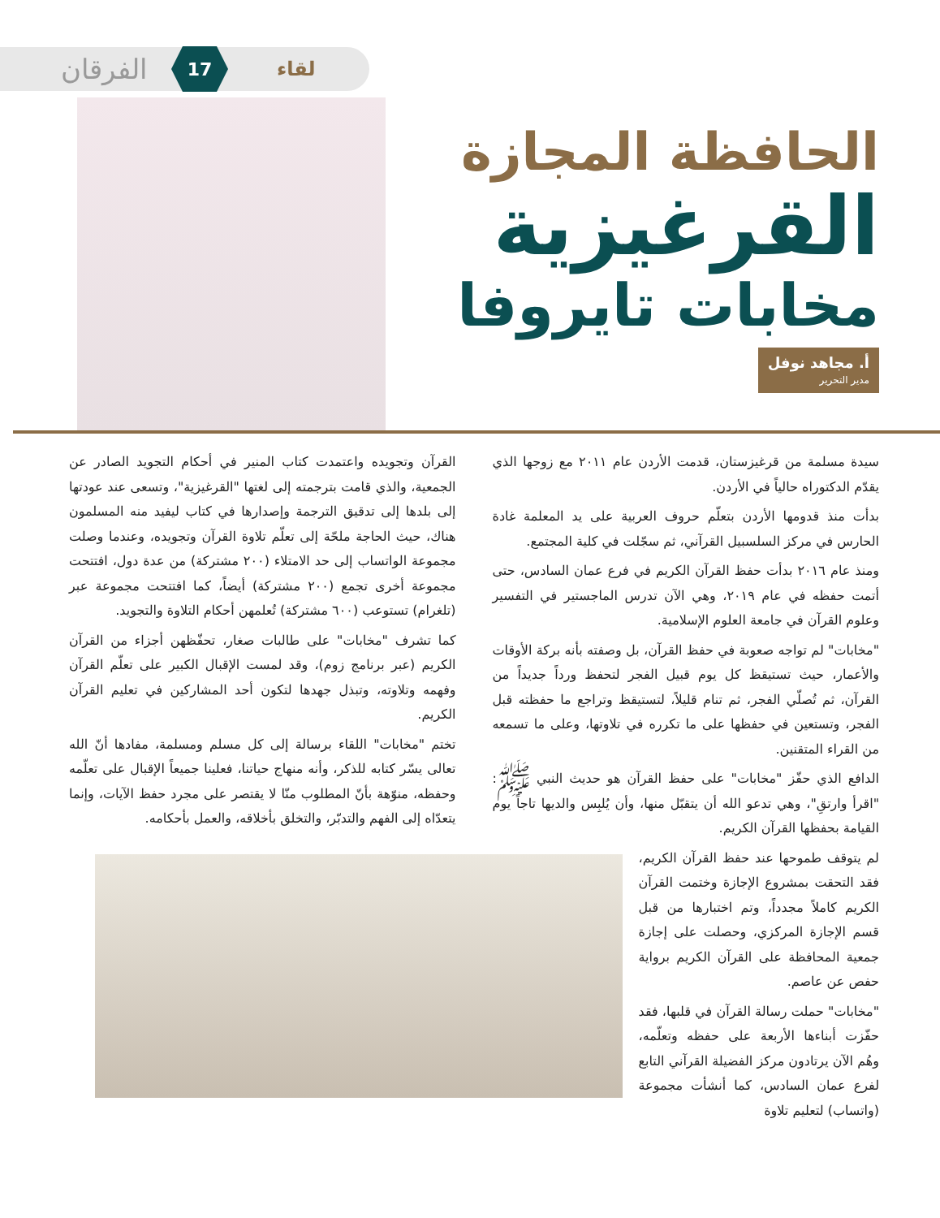الفرقان 17 لقاء
الحافظة المجازة
القرغيزية
مخابات تايروفا
أ. مجاهد نوفل مدير التحرير
سيدة مسلمة من قرغيزستان، قدمت الأردن عام ٢٠١١ مع زوجها الذي يقدّم الدكتوراه حالياً في الأردن.
بدأت منذ قدومها الأردن بتعلّم حروف العربية على يد المعلمة غادة الحارس في مركز السلسبيل القرآني، ثم سجّلت في كلية المجتمع.
ومنذ عام ٢٠١٦ بدأت حفظ القرآن الكريم في فرع عمان السادس، حتى أتمت حفظه في عام ٢٠١٩، وهي الآن تدرس الماجستير في التفسير وعلوم القرآن في جامعة العلوم الإسلامية.
"مخابات" لم تواجه صعوبة في حفظ القرآن، بل وصفته بأنه بركة الأوقات والأعمار، حيث تستيقظ كل يوم قبيل الفجر لتحفظ ورداً جديداً من القرآن، ثم تُصلّي الفجر، ثم تنام قليلاً، لتستيقظ وتراجع ما حفظته قبل الفجر، وتستعين في حفظها على ما تكرره في تلاوتها، وعلى ما تسمعه من القراء المتقنين.
الدافع الذي حفّز "مخابات" على حفظ القرآن هو حديث النبي ﷺ: "اقرأ وارتقِ"، وهي تدعو الله أن يتقبّل منها، وأن يُلبِس والديها تاجاً يوم القيامة بحفظها القرآن الكريم.
لم يتوقف طموحها عند حفظ القرآن الكريم، فقد التحقت بمشروع الإجازة وختمت القرآن الكريم كاملاً مجدداً، وتم اختبارها من قبل قسم الإجازة المركزي، وحصلت على إجازة جمعية المحافظة على القرآن الكريم برواية حفص عن عاصم.
"مخابات" حملت رسالة القرآن في قلبها، فقد حفّزت أبناءها الأربعة على حفظه وتعلّمه، وهُم الآن يرتادون مركز الفضيلة القرآني التابع لفرع عمان السادس، كما أنشأت مجموعة (واتساب) لتعليم تلاوة
القرآن وتجويده واعتمدت كتاب المنير في أحكام التجويد الصادر عن الجمعية، والذي قامت بترجمته إلى لغتها "القرغيزية"، وتسعى عند عودتها إلى بلدها إلى تدقيق الترجمة وإصدارها في كتاب ليفيد منه المسلمون هناك، حيث الحاجة ملحّة إلى تعلّم تلاوة القرآن وتجويده، وعندما وصلت مجموعة الواتساب إلى حد الامتلاء (٢٠٠ مشتركة) من عدة دول، افتتحت مجموعة أخرى تجمع (٢٠٠ مشتركة) أيضاً، كما افتتحت مجموعة عبر (تلغرام) تستوعب (٦٠٠ مشتركة) تُعلمهن أحكام التلاوة والتجويد.
كما تشرف "مخابات" على طالبات صغار، تحفّظهن أجزاء من القرآن الكريم (عبر برنامج زوم)، وقد لمست الإقبال الكبير على تعلّم القرآن وفهمه وتلاوته، وتبذل جهدها لتكون أحد المشاركين في تعليم القرآن الكريم.
تختم "مخابات" اللقاء برسالة إلى كل مسلم ومسلمة، مفادها أنّ الله تعالى يسّر كتابه للذكر، وأنه منهاج حياتنا، فعلينا جميعاً الإقبال على تعلّمه وحفظه، منوّهة بأنّ المطلوب منّا لا يقتصر على مجرد حفظ الآيات، وإنما يتعدّاه إلى الفهم والتدبّر، والتخلق بأخلاقه، والعمل بأحكامه.